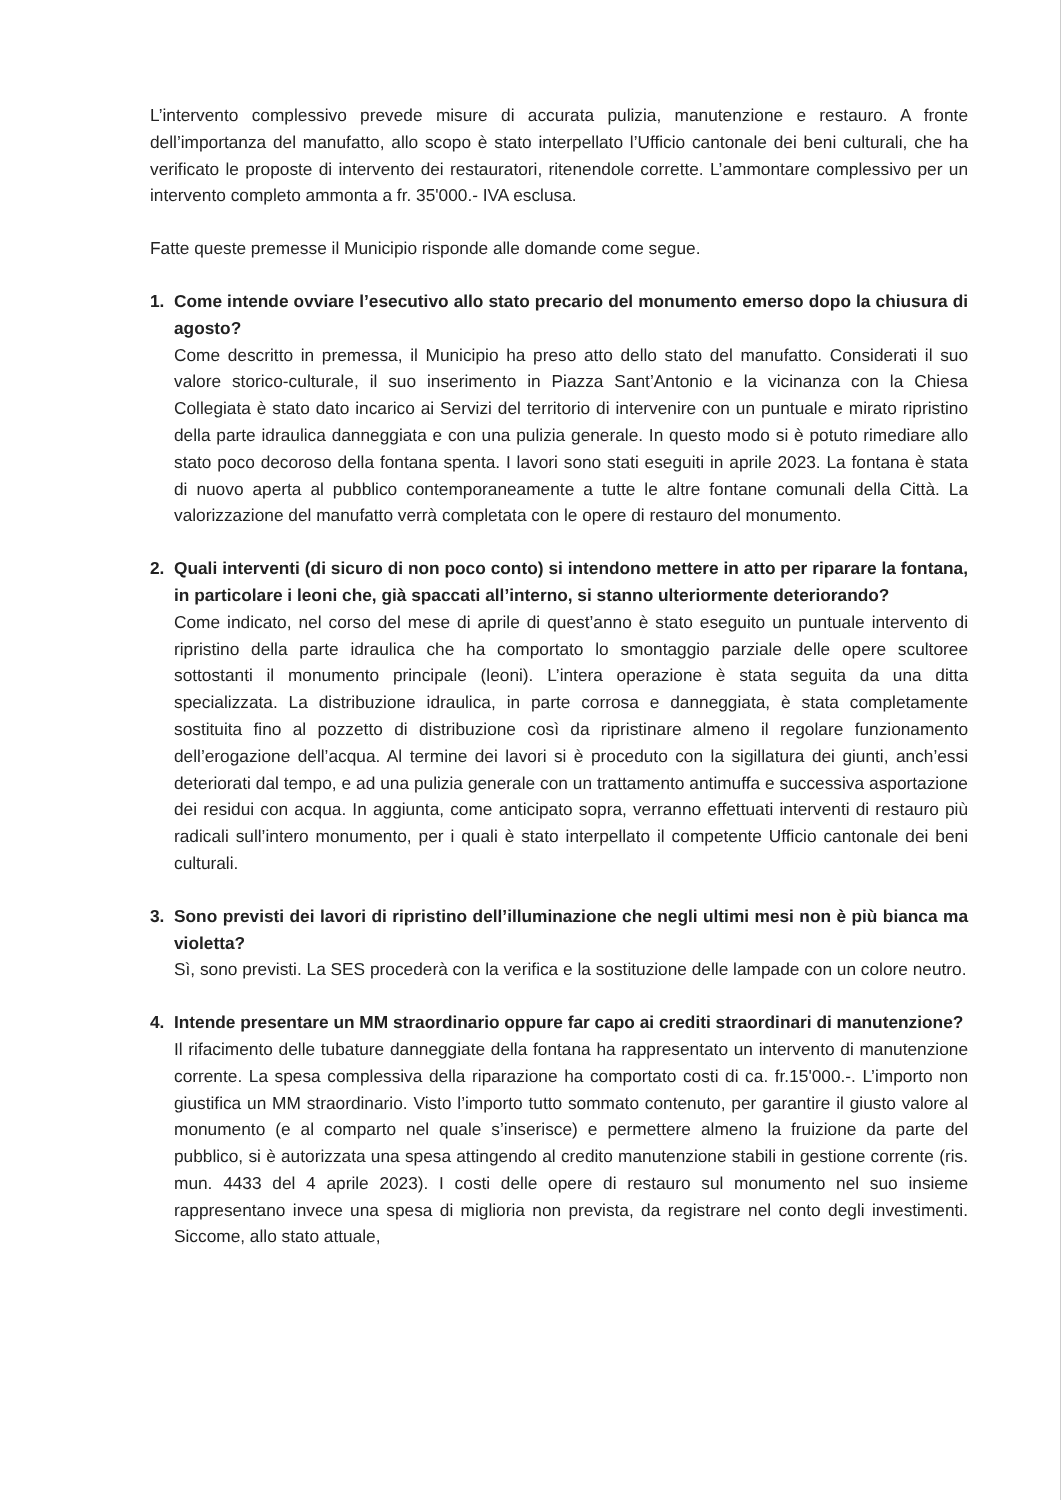L’intervento complessivo prevede misure di accurata pulizia, manutenzione e restauro. A fronte dell’importanza del manufatto, allo scopo è stato interpellato l’Ufficio cantonale dei beni culturali, che ha verificato le proposte di intervento dei restauratori, ritenendole corrette. L’ammontare complessivo per un intervento completo ammonta a fr. 35'000.- IVA esclusa.
Fatte queste premesse il Municipio risponde alle domande come segue.
1. Come intende ovviare l’esecutivo allo stato precario del monumento emerso dopo la chiusura di agosto?
Come descritto in premessa, il Municipio ha preso atto dello stato del manufatto. Considerati il suo valore storico-culturale, il suo inserimento in Piazza Sant’Antonio e la vicinanza con la Chiesa Collegiata è stato dato incarico ai Servizi del territorio di intervenire con un puntuale e mirato ripristino della parte idraulica danneggiata e con una pulizia generale. In questo modo si è potuto rimediare allo stato poco decoroso della fontana spenta. I lavori sono stati eseguiti in aprile 2023. La fontana è stata di nuovo aperta al pubblico contemporaneamente a tutte le altre fontane comunali della Città. La valorizzazione del manufatto verrà completata con le opere di restauro del monumento.
2. Quali interventi (di sicuro di non poco conto) si intendono mettere in atto per riparare la fontana, in particolare i leoni che, già spaccati all’interno, si stanno ulteriormente deteriorando?
Come indicato, nel corso del mese di aprile di quest’anno è stato eseguito un puntuale intervento di ripristino della parte idraulica che ha comportato lo smontaggio parziale delle opere scultoree sottostanti il monumento principale (leoni). L’intera operazione è stata seguita da una ditta specializzata. La distribuzione idraulica, in parte corrosa e danneggiata, è stata completamente sostituita fino al pozzetto di distribuzione così da ripristinare almeno il regolare funzionamento dell’erogazione dell’acqua. Al termine dei lavori si è proceduto con la sigillatura dei giunti, anch’essi deteriorati dal tempo, e ad una pulizia generale con un trattamento antimuffa e successiva asportazione dei residui con acqua. In aggiunta, come anticipato sopra, verranno effettuati interventi di restauro più radicali sull’intero monumento, per i quali è stato interpellato il competente Ufficio cantonale dei beni culturali.
3. Sono previsti dei lavori di ripristino dell’illuminazione che negli ultimi mesi non è più bianca ma violetta?
Sì, sono previsti. La SES procederà con la verifica e la sostituzione delle lampade con un colore neutro.
4. Intende presentare un MM straordinario oppure far capo ai crediti straordinari di manutenzione?
Il rifacimento delle tubature danneggiate della fontana ha rappresentato un intervento di manutenzione corrente. La spesa complessiva della riparazione ha comportato costi di ca. fr.15'000.-. L’importo non giustifica un MM straordinario. Visto l’importo tutto sommato contenuto, per garantire il giusto valore al monumento (e al comparto nel quale s’inserisce) e permettere almeno la fruizione da parte del pubblico, si è autorizzata una spesa attingendo al credito manutenzione stabili in gestione corrente (ris. mun. 4433 del 4 aprile 2023). I costi delle opere di restauro sul monumento nel suo insieme rappresentano invece una spesa di miglioria non prevista, da registrare nel conto degli investimenti. Siccome, allo stato attuale,